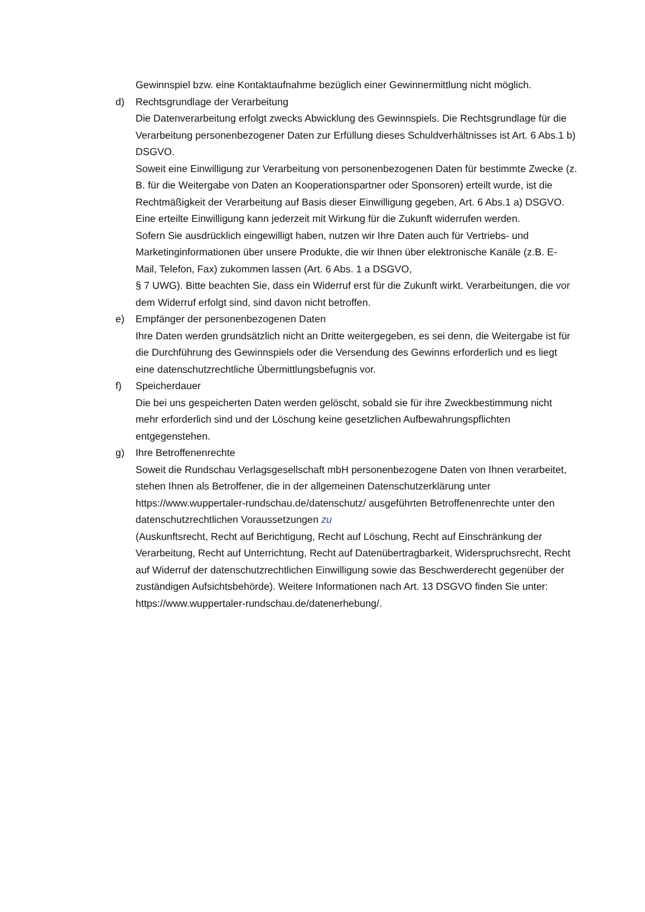Gewinnspiel bzw. eine Kontaktaufnahme bezüglich einer Gewinnermittlung nicht möglich.
d) Rechtsgrundlage der Verarbeitung
Die Datenverarbeitung erfolgt zwecks Abwicklung des Gewinnspiels. Die Rechtsgrundlage für die Verarbeitung personenbezogener Daten zur Erfüllung dieses Schuldverhältnisses ist Art. 6 Abs.1 b) DSGVO.
Soweit eine Einwilligung zur Verarbeitung von personenbezogenen Daten für bestimmte Zwecke (z. B. für die Weitergabe von Daten an Kooperationspartner oder Sponsoren) erteilt wurde, ist die Rechtmäßigkeit der Verarbeitung auf Basis dieser Einwilligung gegeben, Art. 6 Abs.1 a) DSGVO. Eine erteilte Einwilligung kann jederzeit mit Wirkung für die Zukunft widerrufen werden.
Sofern Sie ausdrücklich eingewilligt haben, nutzen wir Ihre Daten auch für Vertriebs- und Marketinginformationen über unsere Produkte, die wir Ihnen über elektronische Kanäle (z.B. E-Mail, Telefon, Fax) zukommen lassen (Art. 6 Abs. 1 a DSGVO,
§ 7 UWG). Bitte beachten Sie, dass ein Widerruf erst für die Zukunft wirkt. Verarbeitungen, die vor dem Widerruf erfolgt sind, sind davon nicht betroffen.
e) Empfänger der personenbezogenen Daten
Ihre Daten werden grundsätzlich nicht an Dritte weitergegeben, es sei denn, die Weitergabe ist für die Durchführung des Gewinnspiels oder die Versendung des Gewinns erforderlich und es liegt eine datenschutzrechtliche Übermittlungsbefugnis vor.
f) Speicherdauer
Die bei uns gespeicherten Daten werden gelöscht, sobald sie für ihre Zweckbestimmung nicht mehr erforderlich sind und der Löschung keine gesetzlichen Aufbewahrungspflichten entgegenstehen.
g) Ihre Betroffenenrechte
Soweit die Rundschau Verlagsgesellschaft mbH personenbezogene Daten von Ihnen verarbeitet, stehen Ihnen als Betroffener, die in der allgemeinen Datenschutzerklärung unter https://www.wuppertaler-rundschau.de/datenschutz/ ausgeführten Betroffenenrechte unter den datenschutzrechtlichen Voraussetzungen zu
(Auskunftsrecht, Recht auf Berichtigung, Recht auf Löschung, Recht auf Einschränkung der Verarbeitung, Recht auf Unterrichtung, Recht auf Datenübertragbarkeit, Widerspruchsrecht, Recht auf Widerruf der datenschutzrechtlichen Einwilligung sowie das Beschwerderecht gegenüber der zuständigen Aufsichtsbehörde). Weitere Informationen nach Art. 13 DSGVO finden Sie unter: https://www.wuppertaler-rundschau.de/datenerhebung/.